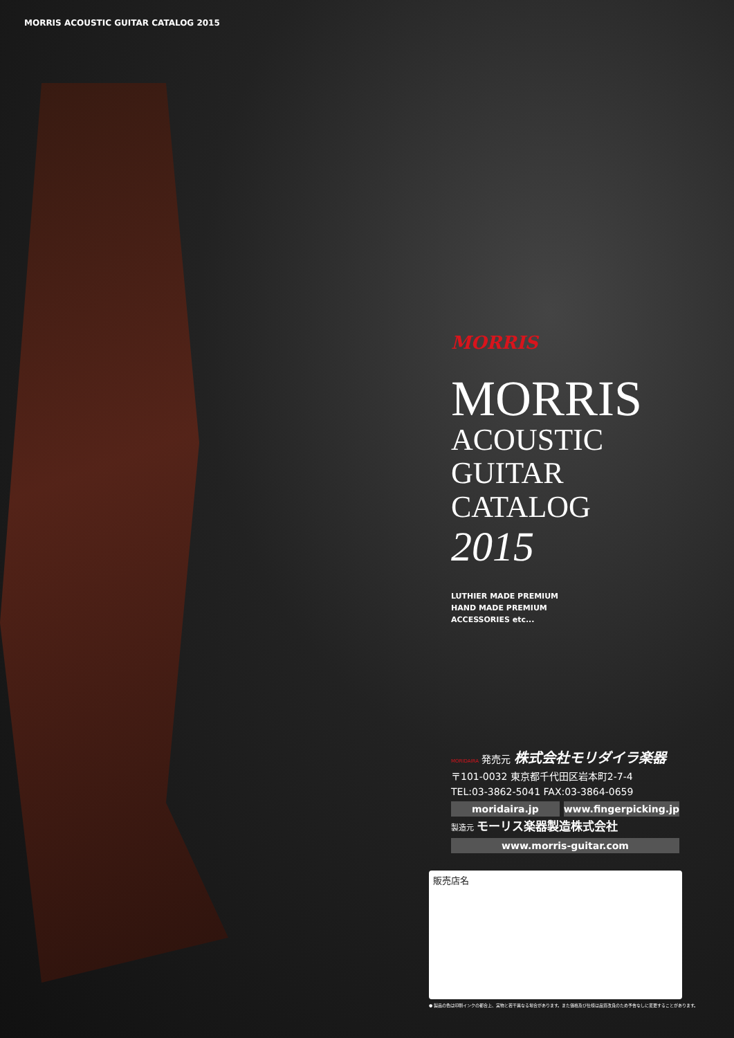MORRIS ACOUSTIC GUITAR CATALOG 2015
MORRIS
MORRIS
ACOUSTIC GUITAR
CATALOG 2015
LUTHIER MADE PREMIUM
HAND MADE PREMIUM
ACCESSORIES etc...
MORIDAIRA 発売元 株式会社モリダイラ楽器
〒101-0032 東京都千代田区岩本町2-7-4
TEL:03-3862-5041 FAX:03-3864-0659
moridaira.jp www.fingerpicking.jp
製造元 モーリス楽器製造株式会社
www.morris-guitar.com
販売店名
● 製品の色は印刷インクの都合上、実物と若干異なる場合があります。また価格及び仕様は品質改良のため予告なしに変更することがあります。